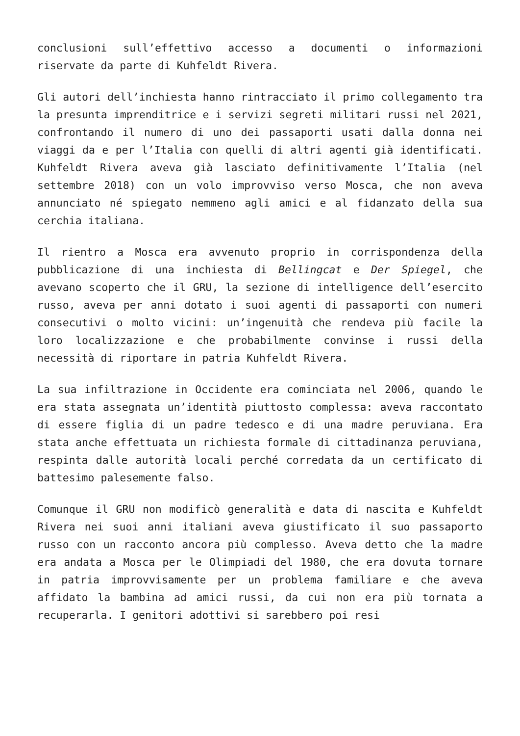conclusioni sull’effettivo accesso a documenti o informazioni riservate da parte di Kuhfeldt Rivera.
Gli autori dell’inchiesta hanno rintracciato il primo collegamento tra la presunta imprenditrice e i servizi segreti militari russi nel 2021, confrontando il numero di uno dei passaporti usati dalla donna nei viaggi da e per l’Italia con quelli di altri agenti già identificati. Kuhfeldt Rivera aveva già lasciato definitivamente l’Italia (nel settembre 2018) con un volo improvviso verso Mosca, che non aveva annunciato né spiegato nemmeno agli amici e al fidanzato della sua cerchia italiana.
Il rientro a Mosca era avvenuto proprio in corrispondenza della pubblicazione di una inchiesta di Bellingcat e Der Spiegel, che avevano scoperto che il GRU, la sezione di intelligence dell’esercito russo, aveva per anni dotato i suoi agenti di passaporti con numeri consecutivi o molto vicini: un’ingenuità che rendeva più facile la loro localizzazione e che probabilmente convinse i russi della necessità di riportare in patria Kuhfeldt Rivera.
La sua infiltrazione in Occidente era cominciata nel 2006, quando le era stata assegnata un’identità piuttosto complessa: aveva raccontato di essere figlia di un padre tedesco e di una madre peruviana. Era stata anche effettuata un richiesta formale di cittadinanza peruviana, respinta dalle autorità locali perché corredata da un certificato di battesimo palesemente falso.
Comunque il GRU non modificò generalità e data di nascita e Kuhfeldt Rivera nei suoi anni italiani aveva giustificato il suo passaporto russo con un racconto ancora più complesso. Aveva detto che la madre era andata a Mosca per le Olimpiadi del 1980, che era dovuta tornare in patria improvvisamente per un problema familiare e che aveva affidato la bambina ad amici russi, da cui non era più tornata a recuperarla. I genitori adottivi si sarebbero poi resi